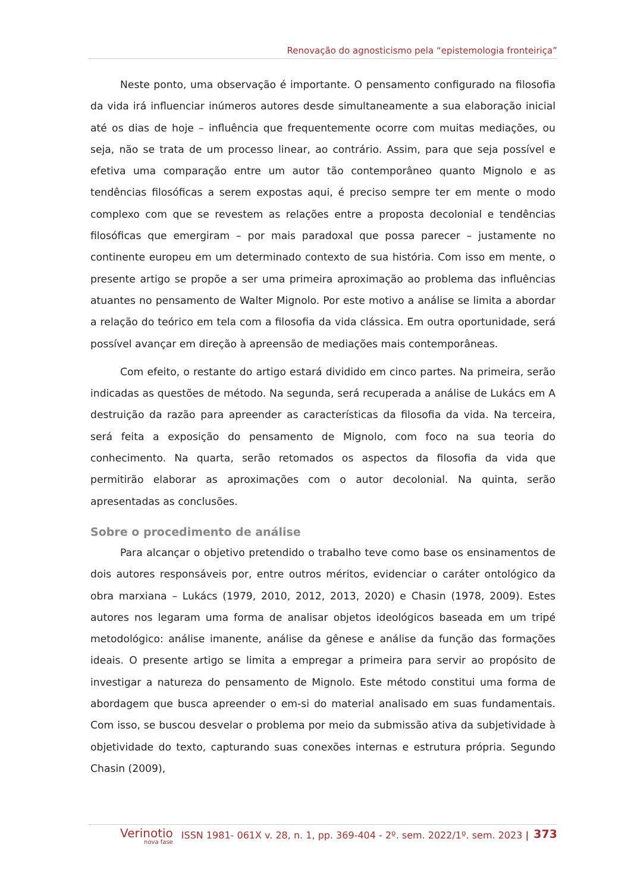Renovação do agnosticismo pela “epistemologia fronteiriça”
Neste ponto, uma observação é importante. O pensamento configurado na filosofia da vida irá influenciar inúmeros autores desde simultaneamente a sua elaboração inicial até os dias de hoje – influência que frequentemente ocorre com muitas mediações, ou seja, não se trata de um processo linear, ao contrário. Assim, para que seja possível e efetiva uma comparação entre um autor tão contemporâneo quanto Mignolo e as tendências filosóficas a serem expostas aqui, é preciso sempre ter em mente o modo complexo com que se revestem as relações entre a proposta decolonial e tendências filosóficas que emergiram – por mais paradoxal que possa parecer – justamente no continente europeu em um determinado contexto de sua história. Com isso em mente, o presente artigo se propõe a ser uma primeira aproximação ao problema das influências atuantes no pensamento de Walter Mignolo. Por este motivo a análise se limita a abordar a relação do teórico em tela com a filosofia da vida clássica. Em outra oportunidade, será possível avançar em direção à apreensão de mediações mais contemporâneas.
Com efeito, o restante do artigo estará dividido em cinco partes. Na primeira, serão indicadas as questões de método. Na segunda, será recuperada a análise de Lukács em A destruição da razão para apreender as características da filosofia da vida. Na terceira, será feita a exposição do pensamento de Mignolo, com foco na sua teoria do conhecimento. Na quarta, serão retomados os aspectos da filosofia da vida que permitirão elaborar as aproximações com o autor decolonial. Na quinta, serão apresentadas as conclusões.
Sobre o procedimento de análise
Para alcançar o objetivo pretendido o trabalho teve como base os ensinamentos de dois autores responsáveis por, entre outros méritos, evidenciar o caráter ontológico da obra marxiana – Lukács (1979, 2010, 2012, 2013, 2020) e Chasin (1978, 2009). Estes autores nos legaram uma forma de analisar objetos ideológicos baseada em um tripé metodológico: análise imanente, análise da gênese e análise da função das formações ideais. O presente artigo se limita a empregar a primeira para servir ao propósito de investigar a natureza do pensamento de Mignolo. Este método constitui uma forma de abordagem que busca apreender o em-si do material analisado em suas fundamentais. Com isso, se buscou desvelar o problema por meio da submissão ativa da subjetividade à objetividade do texto, capturando suas conexões internas e estrutura própria. Segundo Chasin (2009),
Verinotio
nova fase
ISSN 1981- 061X v. 28, n. 1, pp. 369-404 - 2º. sem. 2022/1º. sem. 2023 |
373